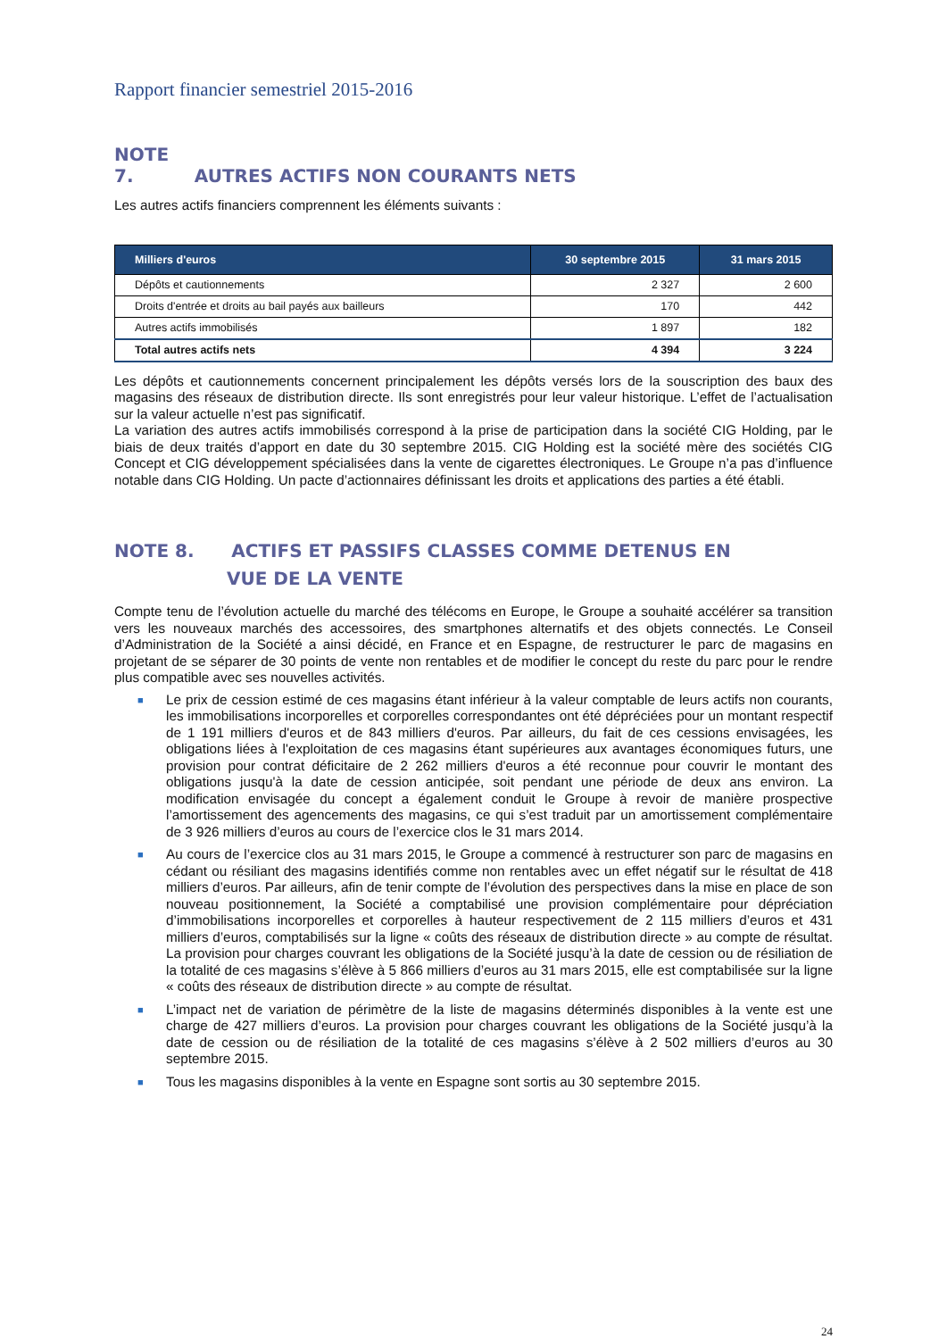Rapport financier semestriel 2015-2016
NOTE 7. AUTRES ACTIFS NON COURANTS NETS
Les autres actifs financiers comprennent les éléments suivants :
| Milliers d'euros | 30 septembre 2015 | 31 mars 2015 |
| --- | --- | --- |
| Dépôts et cautionnements | 2 327 | 2 600 |
| Droits d'entrée et droits au bail payés aux bailleurs | 170 | 442 |
| Autres actifs immobilisés | 1 897 | 182 |
| Total autres actifs nets | 4 394 | 3 224 |
Les dépôts et cautionnements concernent principalement les dépôts versés lors de la souscription des baux des magasins des réseaux de distribution directe. Ils sont enregistrés pour leur valeur historique. L’effet de l’actualisation sur la valeur actuelle n’est pas significatif.
La variation des autres actifs immobilisés correspond à la prise de participation dans la société CIG Holding, par le biais de deux traités d’apport en date du 30 septembre 2015. CIG Holding est la société mère des sociétés CIG Concept et CIG développement spécialisées dans la vente de cigarettes électroniques. Le Groupe n’a pas d’influence notable dans CIG Holding. Un pacte d’actionnaires définissant les droits et applications des parties a été établi.
NOTE 8. ACTIFS ET PASSIFS CLASSES COMME DETENUS EN
VUE DE LA VENTE
Compte tenu de l’évolution actuelle du marché des télécoms en Europe, le Groupe a souhaité accélérer sa transition vers les nouveaux marchés des accessoires, des smartphones alternatifs et des objets connectés. Le Conseil d’Administration de la Société a ainsi décidé, en France et en Espagne, de restructurer le parc de magasins en projetant de se séparer de 30 points de vente non rentables et de modifier le concept du reste du parc pour le rendre plus compatible avec ses nouvelles activités.
■ Le prix de cession estimé de ces magasins étant inférieur à la valeur comptable de leurs actifs non courants, les immobilisations incorporelles et corporelles correspondantes ont été dépréciées pour un montant respectif de 1 191 milliers d'euros et de 843 milliers d'euros. Par ailleurs, du fait de ces cessions envisagées, les obligations liées à l'exploitation de ces magasins étant supérieures aux avantages économiques futurs, une provision pour contrat déficitaire de 2 262 milliers d'euros a été reconnue pour couvrir le montant des obligations jusqu'à la date de cession anticipée, soit pendant une période de deux ans environ. La modification envisagée du concept a également conduit le Groupe à revoir de manière prospective l’amortissement des agencements des magasins, ce qui s’est traduit par un amortissement complémentaire de 3 926 milliers d’euros au cours de l’exercice clos le 31 mars 2014.
■ Au cours de l’exercice clos au 31 mars 2015, le Groupe a commencé à restructurer son parc de magasins en cédant ou résiliant des magasins identifiés comme non rentables avec un effet négatif sur le résultat de 418 milliers d’euros. Par ailleurs, afin de tenir compte de l’évolution des perspectives dans la mise en place de son nouveau positionnement, la Société a comptabilisé une provision complémentaire pour dépréciation d’immobilisations incorporelles et corporelles à hauteur respectivement de 2 115 milliers d’euros et 431 milliers d’euros, comptabilisés sur la ligne « coûts des réseaux de distribution directe » au compte de résultat. La provision pour charges couvrant les obligations de la Société jusqu’à la date de cession ou de résiliation de la totalité de ces magasins s’élève à 5 866 milliers d’euros au 31 mars 2015, elle est comptabilisée sur la ligne « coûts des réseaux de distribution directe » au compte de résultat.
■ L’impact net de variation de périmètre de la liste de magasins déterminés disponibles à la vente est une charge de 427 milliers d’euros. La provision pour charges couvrant les obligations de la Société jusqu’à la date de cession ou de résiliation de la totalité de ces magasins s’élève à 2 502 milliers d’euros au 30 septembre 2015.
■ Tous les magasins disponibles à la vente en Espagne sont sortis au 30 septembre 2015.
24